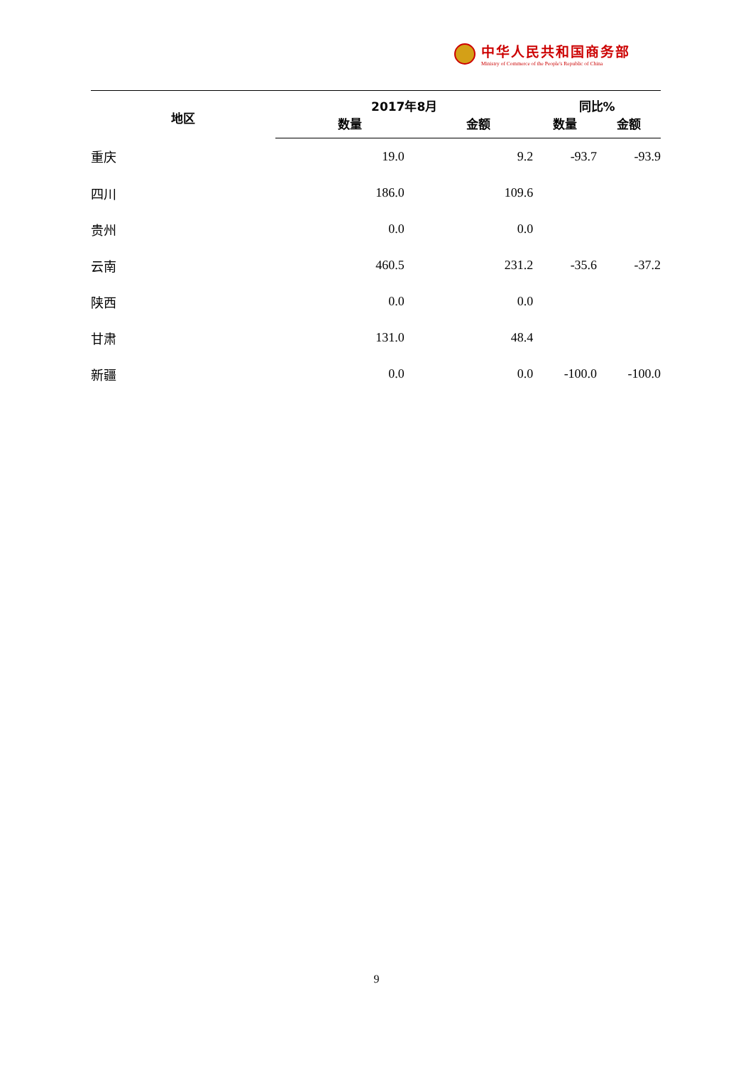中华人民共和国商务部
Ministry of Commerce of the People's Republic of China
| 地区 | 2017年8月 | | 同比% | |
| --- | --- | --- | --- | --- |
| | 数量 | 金额 | 数量 | 金额 |
| 重庆 | 19.0 | 9.2 | -93.7 | -93.9 |
| 四川 | 186.0 | 109.6 | | |
| 贵州 | 0.0 | 0.0 | | |
| 云南 | 460.5 | 231.2 | -35.6 | -37.2 |
| 陕西 | 0.0 | 0.0 | | |
| 甘肃 | 131.0 | 48.4 | | |
| 新疆 | 0.0 | 0.0 | -100.0 | -100.0 |
9